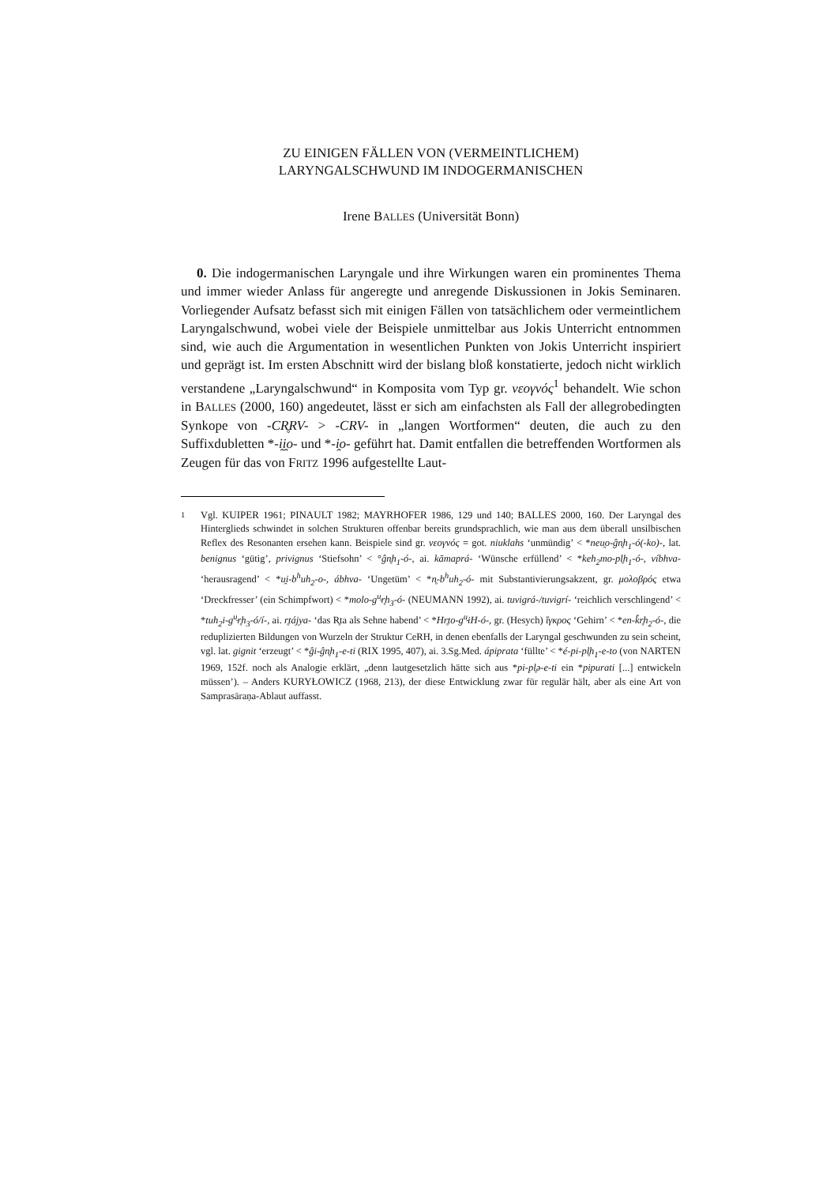ZU EINIGEN FÄLLEN VON (VERMEINTLICHEM)
LARYNGALSCHWUND IM INDOGERMANISCHEN
Irene BALLES (Universität Bonn)
0. Die indogermanischen Laryngale und ihre Wirkungen waren ein prominentes Thema und immer wieder Anlass für angeregte und anregende Diskussionen in Jokis Seminaren. Vorliegender Aufsatz befasst sich mit einigen Fällen von tatsächlichem oder vermeintlichem Laryngalschwund, wobei viele der Beispiele unmittelbar aus Jokis Unterricht entnommen sind, wie auch die Argumentation in wesentlichen Punkten von Jokis Unterricht inspiriert und geprägt ist. Im ersten Abschnitt wird der bislang bloß konstatierte, jedoch nicht wirklich verstandene „Laryngalschwund“ in Komposita vom Typ gr. νεογνός<sup>1</sup> behandelt. Wie schon in BALLES (2000, 160) angedeutet, lässt er sich am einfachsten als Fall der allegrobedingten Synkope von -CR̥RV- > -CRV- in „langen Wortformen“ deuten, die auch zu den Suffixdubletten *-i̯i̯o- und *-i̯o- geführt hat. Damit entfallen die betreffenden Wortformen als Zeugen für das von FRITZ 1996 aufgestellte Laut-
<sup>1</sup> Vgl. KUIPER 1961; PINAULT 1982; MAYRHOFER 1986, 129 und 140; BALLES 2000, 160. Der Laryngal des Hinterglieds schwindet in solchen Strukturen offenbar bereits grundsprachlich, wie man aus dem überall unsilbischen Reflex des Resonanten ersehen kann. Beispiele sind gr. νεογνός = got. niuklahs ‘unmündig’ < *neu̯o-ĝn̥h<sub>1</sub>-ó(-ko)-, lat. benignus ‘gütig’, privignus ‘Stiefsohn’ < °ĝn̥h<sub>1</sub>-ó-, ai. kāmaprá- ‘Wünsche erfüllend’ < *keh<sub>2</sub>mo-pl̥h<sub>1</sub>-ó-, víbhva- ‘herausragend’ < *u̯i-b<sup>h</sup>uh<sub>2</sub>-o-, ábhva- ‘Ungetüm’ < *n̥-b<sup>h</sup>uh<sub>2</sub>-ó- mit Substantivierungsakzent, gr. μολοβρός etwa ‘Dreckfresser’ (ein Schimpfwort) < *molo-g<sup>u̯</sup>r̥h<sub>3</sub>-ó- (NEUMANN 1992), ai. tuvigrá-/tuvigrí- ‘reichlich verschlingend’ < *tuh<sub>2</sub>i-g<sup>u̯</sup>r̥h<sub>3</sub>-ó/í-, ai. r̥tájya- ‘das R̥ta als Sehne habend’ < *Hr̥to-g<sup>u̯</sup>iH-ó-, gr. (Hesych) ἴγκρος ‘Gehirn’ < *en-k̂r̥h<sub>2</sub>-ó-, die reduplizierten Bildungen von Wurzeln der Struktur CeRH, in denen ebenfalls der Laryngal geschwunden zu sein scheint, vgl. lat. gignit ‘erzeugt’ < *ĝi-ĝn̥h<sub>1</sub>-e-ti (RIX 1995, 407), ai. 3.Sg.Med. ápiprata ‘füllte’ < *é-pi-pl̥h<sub>1</sub>-e-to (von NARTEN 1969, 152f. noch als Analogie erklärt, „denn lautgesetzlich hätte sich aus *pi-pl̥ə-e-ti ein *pipurati [...] entwickeln müssen’). – Anders KURYŁOWICZ (1968, 213), der diese Entwicklung zwar für regulär hält, aber als eine Art von Samprasāraṇa-Ablaut auffasst.